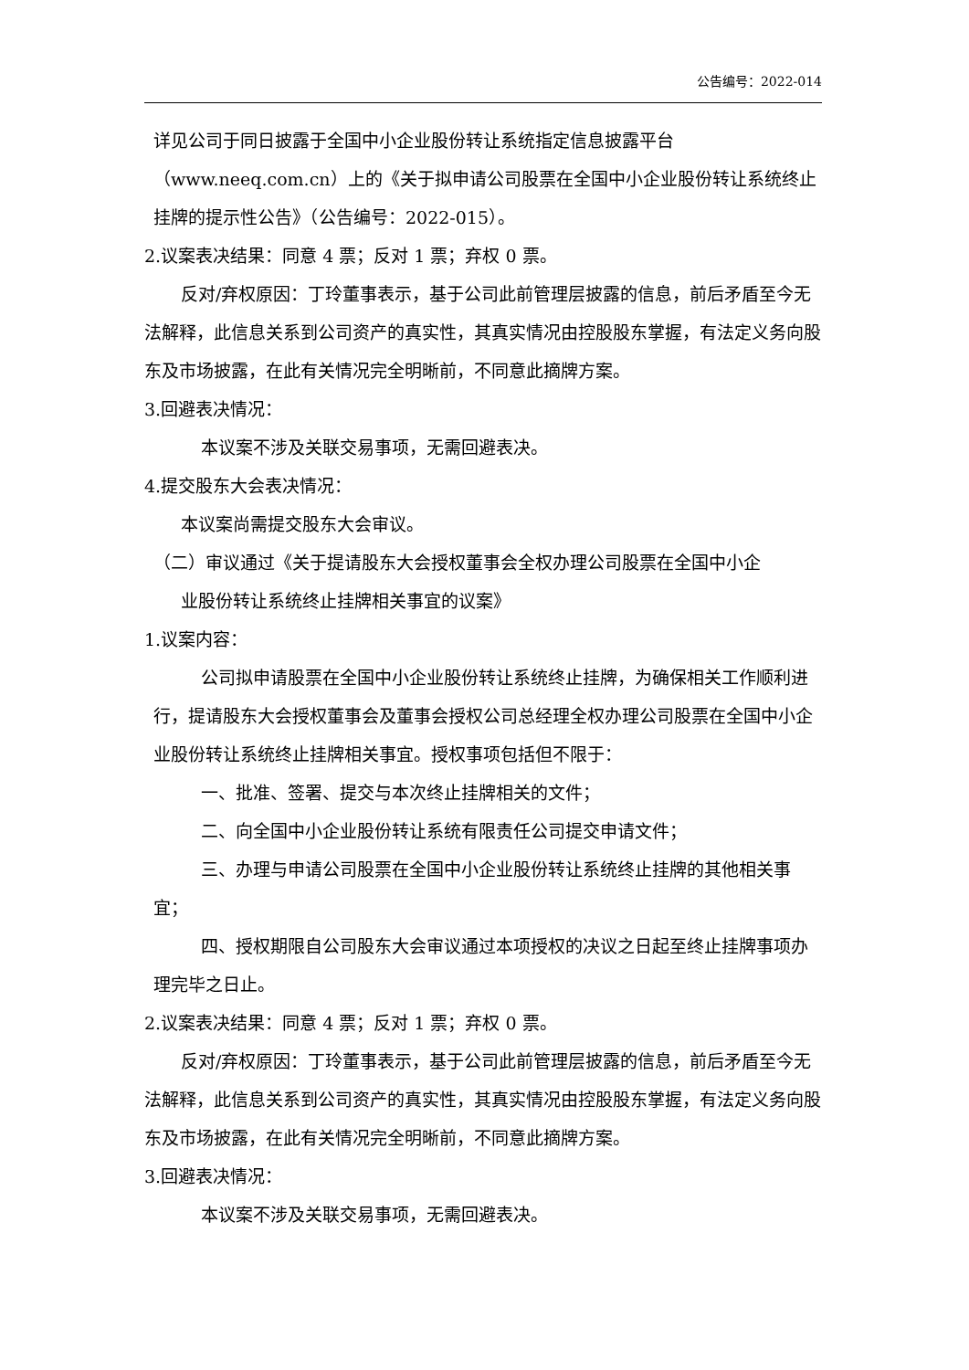公告编号：2022-014
详见公司于同日披露于全国中小企业股份转让系统指定信息披露平台（www.neeq.com.cn）上的《关于拟申请公司股票在全国中小企业股份转让系统终止挂牌的提示性公告》（公告编号：2022-015）。
2.议案表决结果：同意 4 票；反对 1 票；弃权 0 票。
反对/弃权原因：丁玲董事表示，基于公司此前管理层披露的信息，前后矛盾至今无法解释，此信息关系到公司资产的真实性，其真实情况由控股股东掌握，有法定义务向股东及市场披露，在此有关情况完全明晰前，不同意此摘牌方案。
3.回避表决情况：
本议案不涉及关联交易事项，无需回避表决。
4.提交股东大会表决情况：
本议案尚需提交股东大会审议。
（二）审议通过《关于提请股东大会授权董事会全权办理公司股票在全国中小企
业股份转让系统终止挂牌相关事宜的议案》
1.议案内容：
公司拟申请股票在全国中小企业股份转让系统终止挂牌，为确保相关工作顺利进行，提请股东大会授权董事会及董事会授权公司总经理全权办理公司股票在全国中小企业股份转让系统终止挂牌相关事宜。授权事项包括但不限于：
一、批准、签署、提交与本次终止挂牌相关的文件；
二、向全国中小企业股份转让系统有限责任公司提交申请文件；
三、办理与申请公司股票在全国中小企业股份转让系统终止挂牌的其他相关事宜；
四、授权期限自公司股东大会审议通过本项授权的决议之日起至终止挂牌事项办理完毕之日止。
2.议案表决结果：同意 4 票；反对 1 票；弃权 0 票。
反对/弃权原因：丁玲董事表示，基于公司此前管理层披露的信息，前后矛盾至今无法解释，此信息关系到公司资产的真实性，其真实情况由控股股东掌握，有法定义务向股东及市场披露，在此有关情况完全明晰前，不同意此摘牌方案。
3.回避表决情况：
本议案不涉及关联交易事项，无需回避表决。